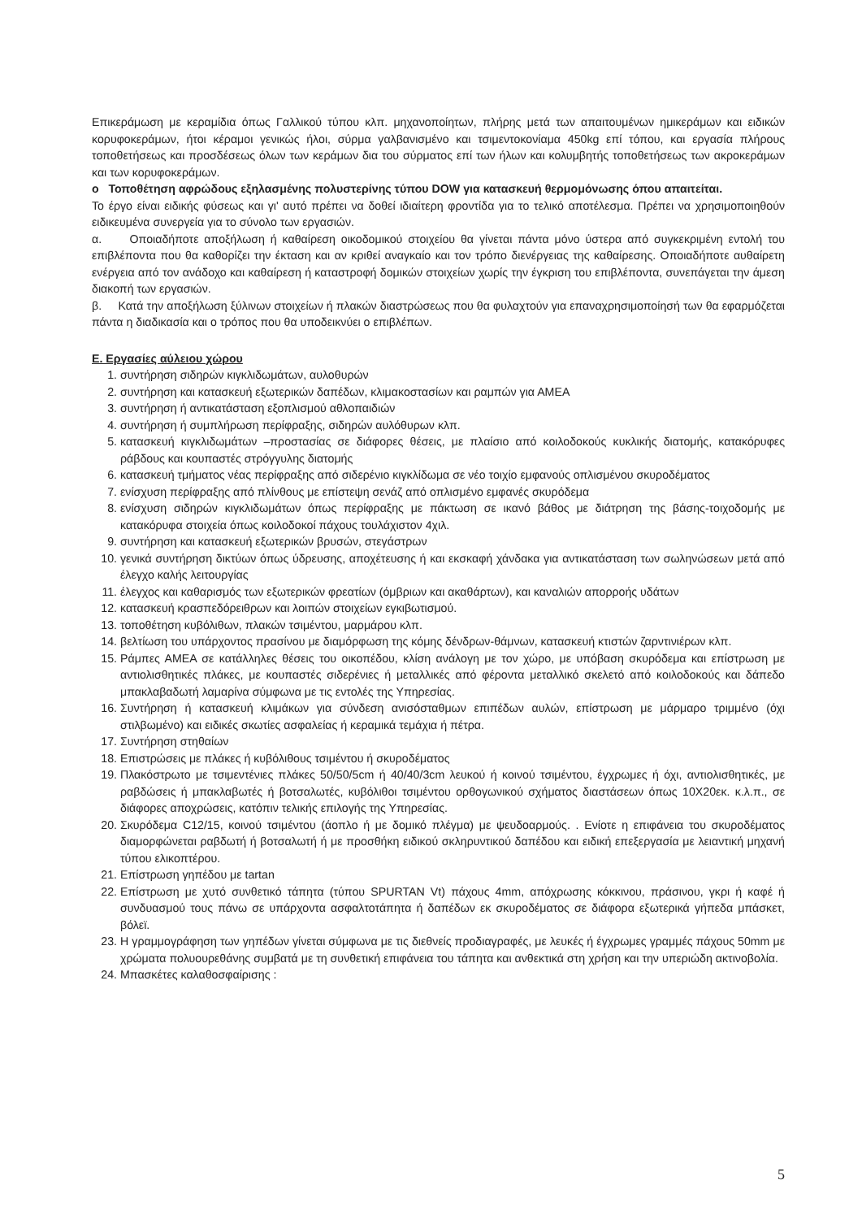Επικεράμωση με κεραμίδια όπως Γαλλικού τύπου κλπ. μηχανοποίητων, πλήρης μετά των απαιτουμένων ημικεράμων και ειδικών κορυφοκεράμων, ήτοι κέραμοι γενικώς ήλοι, σύρμα γαλβανισμένο και τσιμεντοκονίαμα 450kg επί τόπου, και εργασία πλήρους τοποθετήσεως και προσδέσεως όλων των κεράμων δια του σύρματος επί των ήλων και κολυμβητής τοποθετήσεως των ακροκεράμων και των κορυφοκεράμων.
o Τοποθέτηση αφρώδους εξηλασμένης πολυστερίνης τύπου DOW για κατασκευή θερμομόνωσης όπου απαιτείται.
Το έργο είναι ειδικής φύσεως και γι' αυτό πρέπει να δοθεί ιδιαίτερη φροντίδα για το τελικό αποτέλεσμα. Πρέπει να χρησιμοποιηθούν ειδικευμένα συνεργεία για το σύνολο των εργασιών.
α. Οποιαδήποτε αποξήλωση ή καθαίρεση οικοδομικού στοιχείου θα γίνεται πάντα μόνο ύστερα από συγκεκριμένη εντολή του επιβλέποντα που θα καθορίζει την έκταση και αν κριθεί αναγκαίο και τον τρόπο διενέργειας της καθαίρεσης. Οποιαδήποτε αυθαίρετη ενέργεια από τον ανάδοχο και καθαίρεση ή καταστροφή δομικών στοιχείων χωρίς την έγκριση του επιβλέποντα, συνεπάγεται την άμεση διακοπή των εργασιών.
β. Κατά την αποξήλωση ξύλινων στοιχείων ή πλακών διαστρώσεως που θα φυλαχτούν για επαναχρησιμοποίησή των θα εφαρμόζεται πάντα η διαδικασία και ο τρόπος που θα υποδεικνύει ο επιβλέπων.
Ε. Εργασίες αύλειου χώρου
1. συντήρηση σιδηρών κιγκλιδωμάτων, αυλοθυρών
2. συντήρηση και κατασκευή εξωτερικών δαπέδων, κλιμακοστασίων και ραμπών για ΑΜΕΑ
3. συντήρηση ή αντικατάσταση εξοπλισμού αθλοπαιδιών
4. συντήρηση ή συμπλήρωση περίφραξης, σιδηρών αυλόθυρων κλπ.
5. κατασκευή κιγκλιδωμάτων –προστασίας σε διάφορες θέσεις, με πλαίσιο από κοιλοδοκούς κυκλικής διατομής, κατακόρυφες ράβδους και κουπαστές στρόγγυλης διατομής
6. κατασκευή τμήματος νέας περίφραξης από σιδερένιο κιγκλίδωμα σε νέο τοιχίο εμφανούς οπλισμένου σκυροδέματος
7. ενίσχυση περίφραξης από πλίνθους με επίστεψη σενάζ από οπλισμένο εμφανές σκυρόδεμα
8. ενίσχυση σιδηρών κιγκλιδωμάτων όπως περίφραξης με πάκτωση σε ικανό βάθος με διάτρηση της βάσης-τοιχοδομής με κατακόρυφα στοιχεία όπως κοιλοδοκοί πάχους τουλάχιστον 4χιλ.
9. συντήρηση και κατασκευή εξωτερικών βρυσών, στεγάστρων
10. γενικά συντήρηση δικτύων όπως ύδρευσης, αποχέτευσης ή και εκσκαφή χάνδακα για αντικατάσταση των σωληνώσεων μετά από έλεγχο καλής λειτουργίας
11. έλεγχος και καθαρισμός των εξωτερικών φρεατίων (όμβριων και ακαθάρτων), και καναλιών απορροής υδάτων
12. κατασκευή κρασπεδόρειθρων και λοιπών στοιχείων εγκιβωτισμού.
13. τοποθέτηση κυβόλιθων, πλακών τσιμέντου, μαρμάρου κλπ.
14. βελτίωση του υπάρχοντος πρασίνου με διαμόρφωση της κόμης δένδρων-θάμνων, κατασκευή κτιστών ζαρντινιέρων κλπ.
15. Ράμπες ΑΜΕΑ σε κατάλληλες θέσεις του οικοπέδου, κλίση ανάλογη με τον χώρο, με υπόβαση σκυρόδεμα και επίστρωση με αντιολισθητικές πλάκες, με κουπαστές σιδερένιες ή μεταλλικές από φέροντα μεταλλικό σκελετό από κοιλοδοκούς και δάπεδο μπακλαβαδωτή λαμαρίνα σύμφωνα με τις εντολές της Υπηρεσίας.
16. Συντήρηση ή κατασκευή κλιμάκων για σύνδεση ανισόσταθμων επιπέδων αυλών, επίστρωση με μάρμαρο τριμμένο (όχι στιλβωμένο) και ειδικές σκωτίες ασφαλείας ή κεραμικά τεμάχια ή πέτρα.
17. Συντήρηση στηθαίων
18. Επιστρώσεις με πλάκες ή κυβόλιθους τσιμέντου ή σκυροδέματος
19. Πλακόστρωτο με τσιμεντένιες πλάκες 50/50/5cm ή 40/40/3cm λευκού ή κοινού τσιμέντου, έγχρωμες ή όχι, αντιολισθητικές, με ραβδώσεις ή μπακλαβωτές ή βοτσαλωτές, κυβόλιθοι τσιμέντου ορθογωνικού σχήματος διαστάσεων όπως 10Χ20εκ. κ.λ.π., σε διάφορες αποχρώσεις, κατόπιν τελικής επιλογής της Υπηρεσίας.
20. Σκυρόδεμα C12/15, κοινού τσιμέντου (άοπλο ή με δομικό πλέγμα) με ψευδοαρμούς. . Ενίοτε η επιφάνεια του σκυροδέματος διαμορφώνεται ραβδωτή ή βοτσαλωτή ή με προσθήκη ειδικού σκληρυντικού δαπέδου και ειδική επεξεργασία με λειαντική μηχανή τύπου ελικοπτέρου.
21. Επίστρωση γηπέδου με tartan
22. Επίστρωση με χυτό συνθετικό τάπητα (τύπου SPURTAN Vt) πάχους 4mm, απόχρωσης κόκκινου, πράσινου, γκρι ή καφέ ή συνδυασμού τους πάνω σε υπάρχοντα ασφαλτοτάπητα ή δαπέδων εκ σκυροδέματος σε διάφορα εξωτερικά γήπεδα μπάσκετ, βόλεϊ.
23. Η γραμμογράφηση των γηπέδων γίνεται σύμφωνα με τις διεθνείς προδιαγραφές, με λευκές ή έγχρωμες γραμμές πάχους 50mm με χρώματα πολυουρεθάνης συμβατά με τη συνθετική επιφάνεια του τάπητα και ανθεκτικά στη χρήση και την υπεριώδη ακτινοβολία.
24. Μπασκέτες καλαθοσφαίρισης :
5